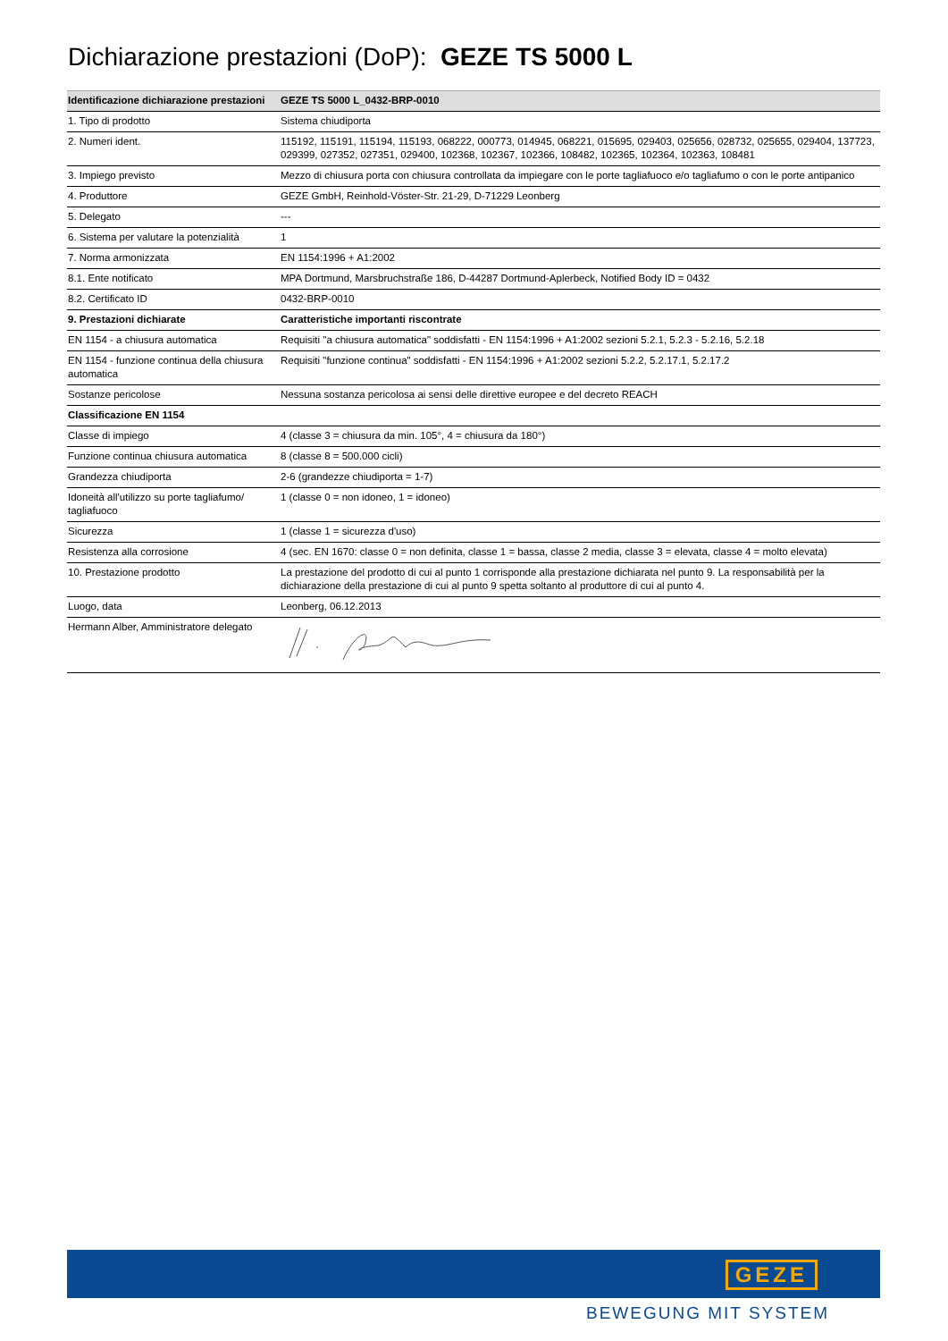Dichiarazione prestazioni (DoP): GEZE TS 5000 L
| Identificazione dichiarazione prestazioni | GEZE TS 5000 L_0432-BRP-0010 |
| --- | --- |
| 1. Tipo di prodotto | Sistema chiudiporta |
| 2. Numeri ident. | 115192, 115191, 115194, 115193, 068222, 000773, 014945, 068221, 015695, 029403, 025656, 028732, 025655, 029404, 137723, 029399, 027352, 027351, 029400, 102368, 102367, 102366, 108482, 102365, 102364, 102363, 108481 |
| 3. Impiego previsto | Mezzo di chiusura porta con chiusura controllata da impiegare con le porte tagliafuoco e/o tagliafumo o con le porte antipanico |
| 4. Produttore | GEZE GmbH, Reinhold-Vöster-Str. 21-29, D-71229 Leonberg |
| 5. Delegato | --- |
| 6. Sistema per valutare la potenzialità | 1 |
| 7. Norma armonizzata | EN 1154:1996 + A1:2002 |
| 8.1. Ente notificato | MPA Dortmund, Marsbruchstraße 186, D-44287 Dortmund-Aplerbeck, Notified Body ID = 0432 |
| 8.2. Certificato ID | 0432-BRP-0010 |
| 9. Prestazioni dichiarate | Caratteristiche importanti riscontrate |
| EN 1154 - a chiusura automatica | Requisiti "a chiusura automatica" soddisfatti - EN 1154:1996 + A1:2002 sezioni 5.2.1, 5.2.3 - 5.2.16, 5.2.18 |
| EN 1154 - funzione continua della chiusura automatica | Requisiti "funzione continua" soddisfatti - EN 1154:1996 + A1:2002 sezioni 5.2.2, 5.2.17.1, 5.2.17.2 |
| Sostanze pericolose | Nessuna sostanza pericolosa ai sensi delle direttive europee e del decreto REACH |
| Classificazione EN 1154 | |
| Classe di impiego | 4 (classe 3 = chiusura da min. 105°, 4 = chiusura da 180°) |
| Funzione continua chiusura automatica | 8 (classe 8 = 500.000 cicli) |
| Grandezza chiudiporta | 2-6 (grandezze chiudiporta = 1-7) |
| Idoneità all'utilizzo su porte tagliafumo/ tagliafuoco | 1 (classe 0 = non idoneo, 1 = idoneo) |
| Sicurezza | 1 (classe 1 = sicurezza d'uso) |
| Resistenza alla corrosione | 4 (sec. EN 1670: classe 0 = non definita, classe 1 = bassa, classe 2 media, classe 3 = elevata, classe 4 = molto elevata) |
| 10. Prestazione prodotto | La prestazione del prodotto di cui al punto 1 corrisponde alla prestazione dichiarata nel punto 9. La responsabilità per la dichiarazione della prestazione di cui al punto 9 spetta soltanto al produttore di cui al punto 4. |
| Luogo, data | Leonberg, 06.12.2013 |
| Hermann Alber, Amministratore delegato | |
GEZE
BEWEGUNG MIT SYSTEM